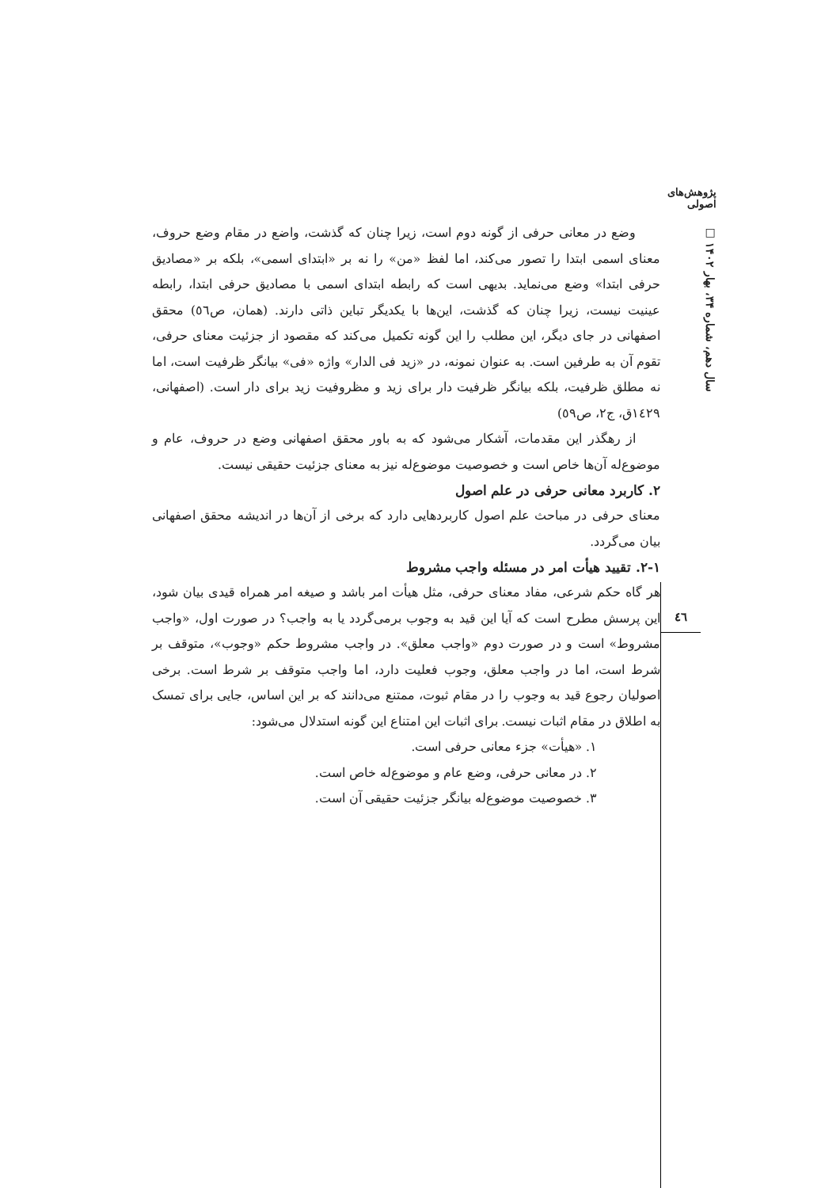پژوهش‌های اصولی
سال دهم، شماره ۳۴، بهار ۱۴۰۲ □
وضع در معانی حرفی از گونه دوم است، زیرا چنان که گذشت، واضع در مقام وضع حروف، معنای اسمی ابتدا را تصور می‌کند، اما لفظ «من» را نه بر «ابتدای اسمی»، بلکه بر «مصادیق حرفی ابتدا» وضع می‌نماید. بدیهی است که رابطه ابتدای اسمی با مصادیق حرفی ابتدا، رابطه عینیت نیست، زیرا چنان که گذشت، این‌ها با یکدیگر تباین ذاتی دارند. (همان، ص٥٦) محقق اصفهانی در جای دیگر، این مطلب را این گونه تکمیل می‌کند که مقصود از جزئیت معنای حرفی، تقوم آن به طرفین است. به عنوان نمونه، در «زید فی الدار» واژه «فی» بیانگر ظرفیت است، اما نه مطلق ظرفیت، بلکه بیانگر ظرفیت دار برای زید و مظروفیت زید برای دار است. (اصفهانی، ١٤٢٩ق، ج٢، ص٥٩)
از رهگذر این مقدمات، آشکار می‌شود که به باور محقق اصفهانی وضع در حروف، عام و موضوع‌له آن‌ها خاص است و خصوصیت موضوع‌له نیز به معنای جزئیت حقیقی نیست.
۲. کاربرد معانی حرفی در علم اصول
معنای حرفی در مباحث علم اصول کاربردهایی دارد که برخی از آن‌ها در اندیشه محقق اصفهانی بیان می‌گردد.
۲-۱. تقیید هیأت امر در مسئله واجب مشروط
هر گاه حکم شرعی، مفاد معنای حرفی، مثل هیأت امر باشد و صیغه امر همراه قیدی بیان شود، این پرسش مطرح است که آیا این قید به وجوب برمی‌گردد یا به واجب؟ در صورت اول، «واجب مشروط» است و در صورت دوم «واجب معلق». در واجب مشروط حکم «وجوب»، متوقف بر شرط است، اما در واجب معلق، وجوب فعلیت دارد، اما واجب متوقف بر شرط است. برخی اصولیان رجوع قید به وجوب را در مقام ثبوت، ممتنع می‌دانند که بر این اساس، جایی برای تمسک به اطلاق در مقام اثبات نیست. برای اثبات این امتناع این گونه استدلال می‌شود:
۱. «هیأت» جزء معانی حرفی است.
۲. در معانی حرفی، وضع عام و موضوع‌له خاص است.
۳. خصوصیت موضوع‌له بیانگر جزئیت حقیقی آن است.
٤٦